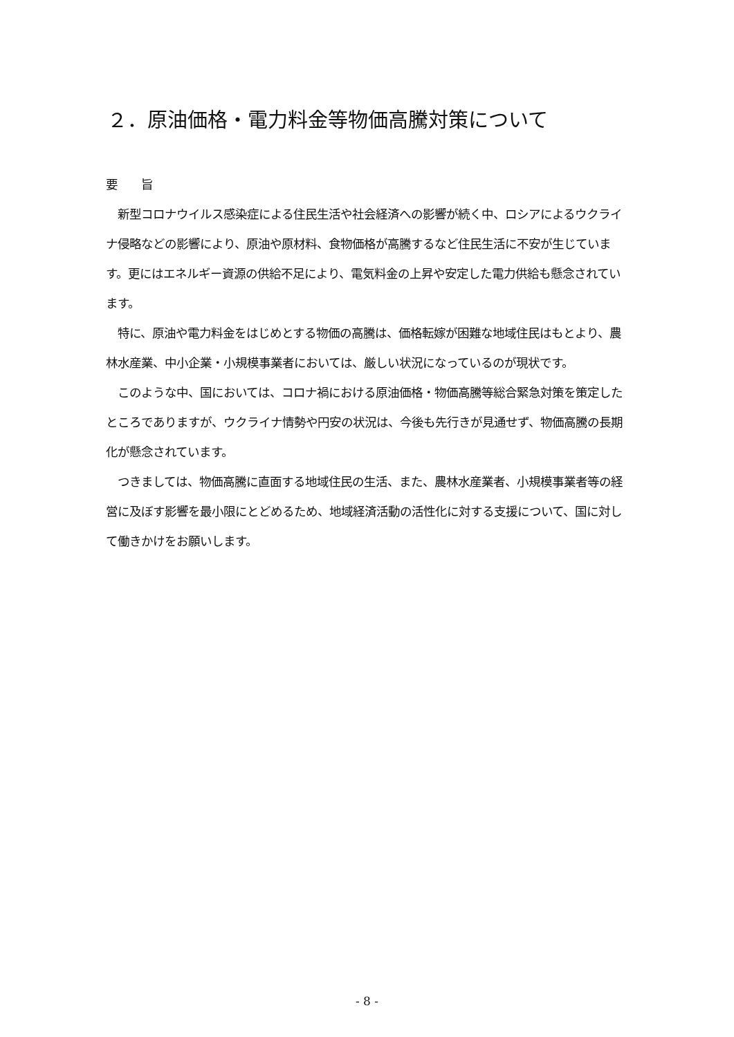２．原油価格・電力料金等物価高騰対策について
要　　旨
　新型コロナウイルス感染症による住民生活や社会経済への影響が続く中、ロシアによるウクライナ侵略などの影響により、原油や原材料、食物価格が高騰するなど住民生活に不安が生じています。更にはエネルギー資源の供給不足により、電気料金の上昇や安定した電力供給も懸念されています。
　特に、原油や電力料金をはじめとする物価の高騰は、価格転嫁が困難な地域住民はもとより、農林水産業、中小企業・小規模事業者においては、厳しい状況になっているのが現状です。
　このような中、国においては、コロナ禍における原油価格・物価高騰等総合緊急対策を策定したところでありますが、ウクライナ情勢や円安の状況は、今後も先行きが見通せず、物価高騰の長期化が懸念されています。
　つきましては、物価高騰に直面する地域住民の生活、また、農林水産業者、小規模事業者等の経営に及ぼす影響を最小限にとどめるため、地域経済活動の活性化に対する支援について、国に対して働きかけをお願いします。
- 8 -